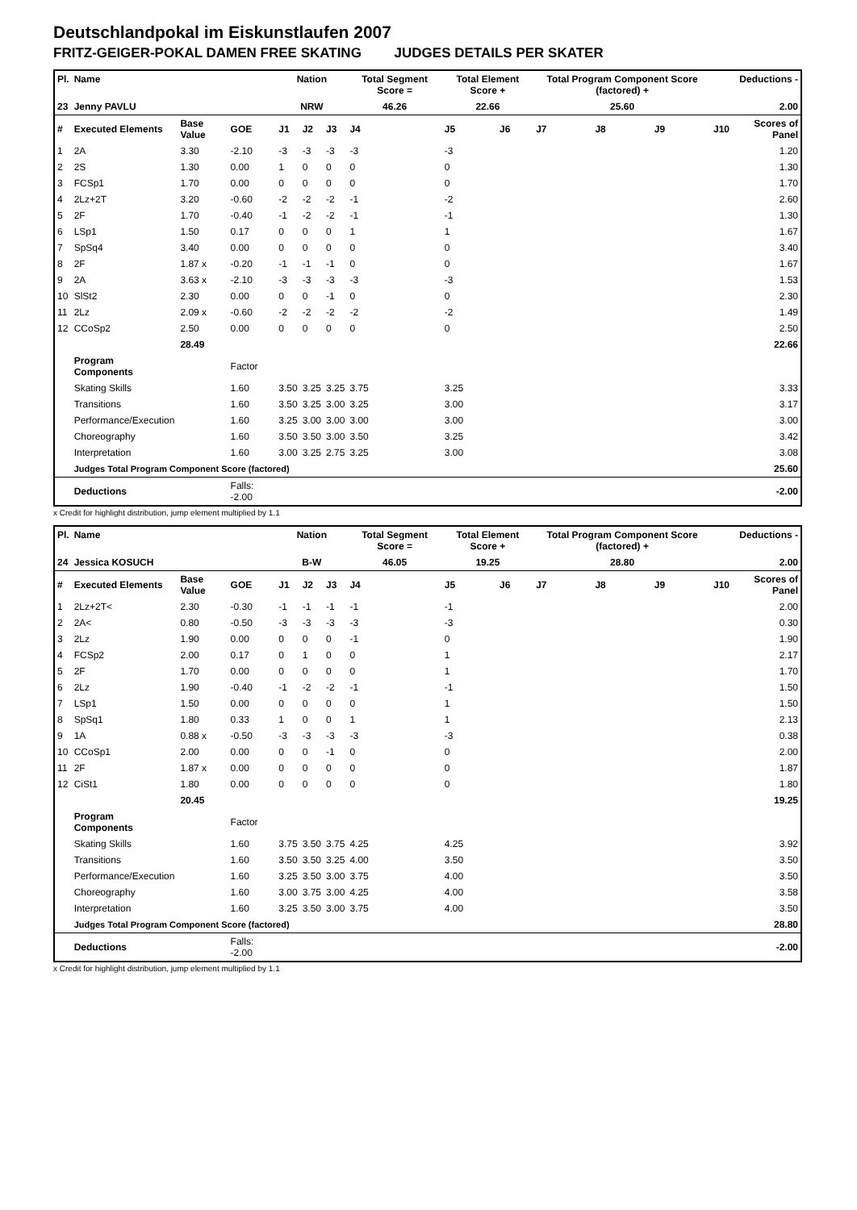Deutschlandpokal im Eiskunstlaufen 2007
FRITZ-GEIGER-POKAL DAMEN FREE SKATING JUDGES DETAILS PER SKATER
| Pl. | Name | | | Nation | | | Total Segment Score = | Total Element Score + | | Total Program Component Score (factored) + | | | Deductions - | |
| --- | --- | --- | --- | --- | --- | --- | --- | --- | --- | --- | --- | --- | --- | --- |
| 23 | Jenny PAVLU | | | NRW | | | 46.26 | 22.66 | | 25.60 | | | 2.00 | |
| # | Executed Elements | Base Value | GOE | J1 | J2 | J3 | J4 | J5 | J6 | J7 | J8 | J9 | J10 | Scores of Panel |
| 1 | 2A | 3.30 | -2.10 | -3 | -3 | -3 | -3 | -3 | | | | | | 1.20 |
| 2 | 2S | 1.30 | 0.00 | 1 | 0 | 0 | 0 | 0 | | | | | | 1.30 |
| 3 | FCSp1 | 1.70 | 0.00 | 0 | 0 | 0 | 0 | 0 | | | | | | 1.70 |
| 4 | 2Lz+2T | 3.20 | -0.60 | -2 | -2 | -2 | -1 | -2 | | | | | | 2.60 |
| 5 | 2F | 1.70 | -0.40 | -1 | -2 | -2 | -1 | -1 | | | | | | 1.30 |
| 6 | LSp1 | 1.50 | 0.17 | 0 | 0 | 0 | 1 | 1 | | | | | | 1.67 |
| 7 | SpSq4 | 3.40 | 0.00 | 0 | 0 | 0 | 0 | 0 | | | | | | 3.40 |
| 8 | 2F | 1.87 x | -0.20 | -1 | -1 | -1 | 0 | 0 | | | | | | 1.67 |
| 9 | 2A | 3.63 x | -2.10 | -3 | -3 | -3 | -3 | -3 | | | | | | 1.53 |
| 10 | SlSt2 | 2.30 | 0.00 | 0 | 0 | -1 | 0 | 0 | | | | | | 2.30 |
| 11 | 2Lz | 2.09 x | -0.60 | -2 | -2 | -2 | -2 | -2 | | | | | | 1.49 |
| 12 | CCoSp2 | 2.50 | 0.00 | 0 | 0 | 0 | 0 | 0 | | | | | | 2.50 |
| | | 28.49 | | | | | | | | | | | | 22.66 |
| | Program Components | | Factor | | | | | | | | | | | |
| | Skating Skills | | 1.60 | 3.50 | 3.25 | 3.25 | 3.75 | 3.25 | | | | | | 3.33 |
| | Transitions | | 1.60 | 3.50 | 3.25 | 3.00 | 3.25 | 3.00 | | | | | | 3.17 |
| | Performance/Execution | | 1.60 | 3.25 | 3.00 | 3.00 | 3.00 | 3.00 | | | | | | 3.00 |
| | Choreography | | 1.60 | 3.50 | 3.50 | 3.00 | 3.50 | 3.25 | | | | | | 3.42 |
| | Interpretation | | 1.60 | 3.00 | 3.25 | 2.75 | 3.25 | 3.00 | | | | | | 3.08 |
| | Judges Total Program Component Score (factored) | | | | | | | | | | | | | 25.60 |
| | Deductions | | Falls: -2.00 | | | | | | | | | | | -2.00 |
x Credit for highlight distribution, jump element multiplied by 1.1
| Pl. | Name | | | Nation | | | Total Segment Score = | Total Element Score + | | Total Program Component Score (factored) + | | | Deductions - | |
| --- | --- | --- | --- | --- | --- | --- | --- | --- | --- | --- | --- | --- | --- | --- |
| 24 | Jessica KOSUCH | | | B-W | | | 46.05 | 19.25 | | 28.80 | | | 2.00 | |
| # | Executed Elements | Base Value | GOE | J1 | J2 | J3 | J4 | J5 | J6 | J7 | J8 | J9 | J10 | Scores of Panel |
| 1 | 2Lz+2T< | 2.30 | -0.30 | -1 | -1 | -1 | -1 | -1 | | | | | | 2.00 |
| 2 | 2A< | 0.80 | -0.50 | -3 | -3 | -3 | -3 | -3 | | | | | | 0.30 |
| 3 | 2Lz | 1.90 | 0.00 | 0 | 0 | 0 | -1 | 0 | | | | | | 1.90 |
| 4 | FCSp2 | 2.00 | 0.17 | 0 | 1 | 0 | 0 | 1 | | | | | | 2.17 |
| 5 | 2F | 1.70 | 0.00 | 0 | 0 | 0 | 0 | 1 | | | | | | 1.70 |
| 6 | 2Lz | 1.90 | -0.40 | -1 | -2 | -2 | -1 | -1 | | | | | | 1.50 |
| 7 | LSp1 | 1.50 | 0.00 | 0 | 0 | 0 | 0 | 1 | | | | | | 1.50 |
| 8 | SpSq1 | 1.80 | 0.33 | 1 | 0 | 0 | 1 | 1 | | | | | | 2.13 |
| 9 | 1A | 0.88 x | -0.50 | -3 | -3 | -3 | -3 | -3 | | | | | | 0.38 |
| 10 | CCoSp1 | 2.00 | 0.00 | 0 | 0 | -1 | 0 | 0 | | | | | | 2.00 |
| 11 | 2F | 1.87 x | 0.00 | 0 | 0 | 0 | 0 | 0 | | | | | | 1.87 |
| 12 | CiSt1 | 1.80 | 0.00 | 0 | 0 | 0 | 0 | 0 | | | | | | 1.80 |
| | | 20.45 | | | | | | | | | | | | 19.25 |
| | Program Components | | Factor | | | | | | | | | | | |
| | Skating Skills | | 1.60 | 3.75 | 3.50 | 3.75 | 4.25 | 4.25 | | | | | | 3.92 |
| | Transitions | | 1.60 | 3.50 | 3.50 | 3.25 | 4.00 | 3.50 | | | | | | 3.50 |
| | Performance/Execution | | 1.60 | 3.25 | 3.50 | 3.00 | 3.75 | 4.00 | | | | | | 3.50 |
| | Choreography | | 1.60 | 3.00 | 3.75 | 3.00 | 4.25 | 4.00 | | | | | | 3.58 |
| | Interpretation | | 1.60 | 3.25 | 3.50 | 3.00 | 3.75 | 4.00 | | | | | | 3.50 |
| | Judges Total Program Component Score (factored) | | | | | | | | | | | | | 28.80 |
| | Deductions | | Falls: -2.00 | | | | | | | | | | | -2.00 |
x Credit for highlight distribution, jump element multiplied by 1.1